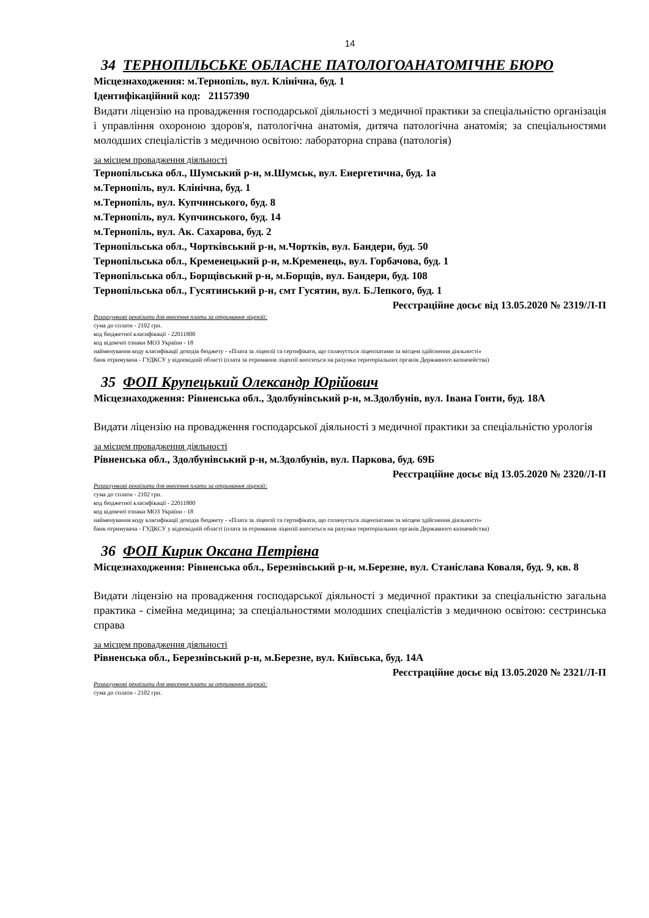14
34 ТЕРНОПІЛЬСЬКЕ ОБЛАСНЕ ПАТОЛОГОАНАТОМІЧНЕ БЮРО
Місцезнаходження: м.Тернопіль, вул. Клінічна, буд. 1
Ідентифікаційний код: 21157390
Видати ліцензію на провадження господарської діяльності з медичної практики за спеціальністю організація і управління охороною здоров'я, патологічна анатомія, дитяча патологічна анатомія; за спеціальностями молодших спеціалістів з медичною освітою: лабораторна справа (патологія)
за місцем провадження діяльності
Тернопільська обл., Шумський р-н, м.Шумськ, вул. Енергетична, буд. 1а
м.Тернопіль, вул. Клінічна, буд. 1
м.Тернопіль, вул. Купчинського, буд. 8
м.Тернопіль, вул. Купчинського, буд. 14
м.Тернопіль, вул. Ак. Сахарова, буд. 2
Тернопільська обл., Чортківський р-н, м.Чортків, вул. Бандери, буд. 50
Тернопільська обл., Кременецький р-н, м.Кременець, вул. Горбачова, буд. 1
Тернопільська обл., Борщівський р-н, м.Борщів, вул. Бандери, буд. 108
Тернопільська обл., Гусятинський р-н, смт Гусятин, вул. Б.Лепкого, буд. 1
Реєстраційне досьє від 13.05.2020 № 2319/Л-П
Розрахункові реквізити для внесення плати за отримання ліцензії:
сума до сплати - 2102 грн.
код бюджетної класифікації - 22011800
код відомчої ознаки МОЗ України - 18
найменування коду класифікації доходів бюджету - «Плата за ліцензії та сертифікати, що сплачується ліцензіатами за місцем здійснення діяльності»
банк отримувача - ГУДКСУ у відповідній області (плата за отримання ліцензії вноситься на рахунки територіальних органів Державного казначейства)
35 ФОП Крупецький Олександр Юрійович
Місцезнаходження: Рівненська обл., Здолбунівський р-н, м.Здолбунів, вул. Івана Гонти, буд. 18А
Видати ліцензію на провадження господарської діяльності з медичної практики за спеціальністю урологія
за місцем провадження діяльності
Рівненська обл., Здолбунівський р-н, м.Здолбунів, вул. Паркова, буд. 69Б
Реєстраційне досьє від 13.05.2020 № 2320/Л-П
Розрахункові реквізити для внесення плати за отримання ліцензії:
сума до сплати - 2102 грн.
код бюджетної класифікації - 22011800
код відомчої ознаки МОЗ України - 18
найменування коду класифікації доходів бюджету - «Плата за ліцензії та сертифікати, що сплачується ліцензіатами за місцем здійснення діяльності»
банк отримувача - ГУДКСУ у відповідній області (плата за отримання ліцензії вноситься на рахунки територіальних органів Державного казначейства)
36 ФОП Кирик Оксана Петрівна
Місцезнаходження: Рівненська обл., Березнівський р-н, м.Березне, вул. Станіслава Коваля, буд. 9, кв. 8
Видати ліцензію на провадження господарської діяльності з медичної практики за спеціальністю загальна практика - сімейна медицина; за спеціальностями молодших спеціалістів з медичною освітою: сестринська справа
за місцем провадження діяльності
Рівненська обл., Березнівський р-н, м.Березне, вул. Київська, буд. 14А
Реєстраційне досьє від 13.05.2020 № 2321/Л-П
Розрахункові реквізити для внесення плати за отримання ліцензії:
сума до сплати - 2102 грн.